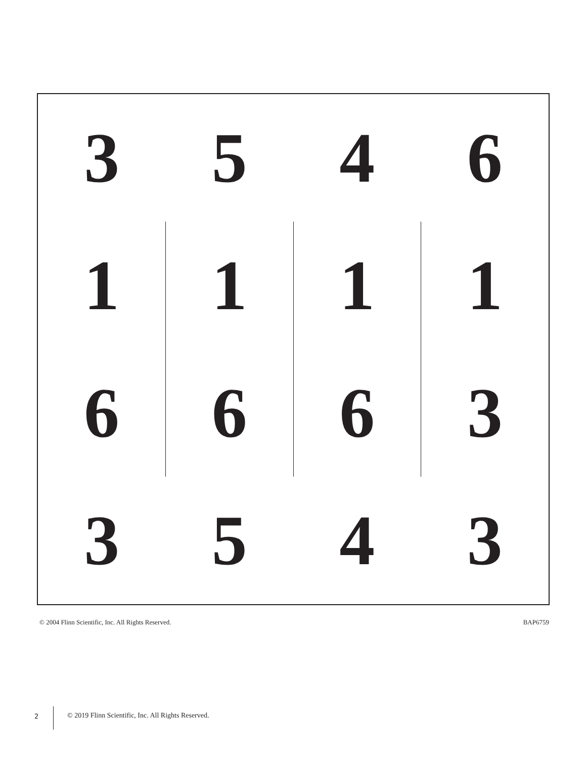| 3 | 5 | 4 | 6 |
| 1 | 1 | 1 | 1 |
| 6 | 6 | 6 | 3 |
| 3 | 5 | 4 | 3 |
© 2004 Flinn Scientific, Inc. All Rights Reserved. BAP6759
2
© 2019 Flinn Scientific, Inc. All Rights Reserved.